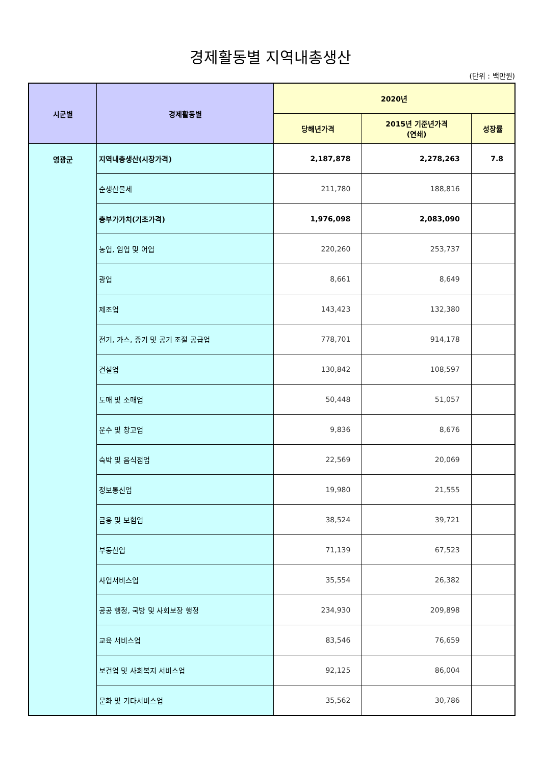경제활동별 지역내총생산
(단위 : 백만원)
| 시군별 | 경제활동별 | 2020년 | | |
| --- | --- | --- | --- | --- |
| | | 당해년가격 | 2015년 기준년가격 (연쇄) | 성장률 |
| 영광군 | 지역내총생산(시장가격) | 2,187,878 | 2,278,263 | 7.8 |
| | 순생산물세 | 211,780 | 188,816 | |
| | 총부가가치(기초가격) | 1,976,098 | 2,083,090 | |
| | 농업, 임업 및 어업 | 220,260 | 253,737 | |
| | 광업 | 8,661 | 8,649 | |
| | 제조업 | 143,423 | 132,380 | |
| | 전기, 가스, 증기 및 공기 조절 공급업 | 778,701 | 914,178 | |
| | 건설업 | 130,842 | 108,597 | |
| | 도매 및 소매업 | 50,448 | 51,057 | |
| | 운수 및 창고업 | 9,836 | 8,676 | |
| | 숙박 및 음식점업 | 22,569 | 20,069 | |
| | 정보통신업 | 19,980 | 21,555 | |
| | 금융 및 보험업 | 38,524 | 39,721 | |
| | 부동산업 | 71,139 | 67,523 | |
| | 사업서비스업 | 35,554 | 26,382 | |
| | 공공 행정, 국방 및 사회보장 행정 | 234,930 | 209,898 | |
| | 교육 서비스업 | 83,546 | 76,659 | |
| | 보건업 및 사회복지 서비스업 | 92,125 | 86,004 | |
| | 문화 및 기타서비스업 | 35,562 | 30,786 | |